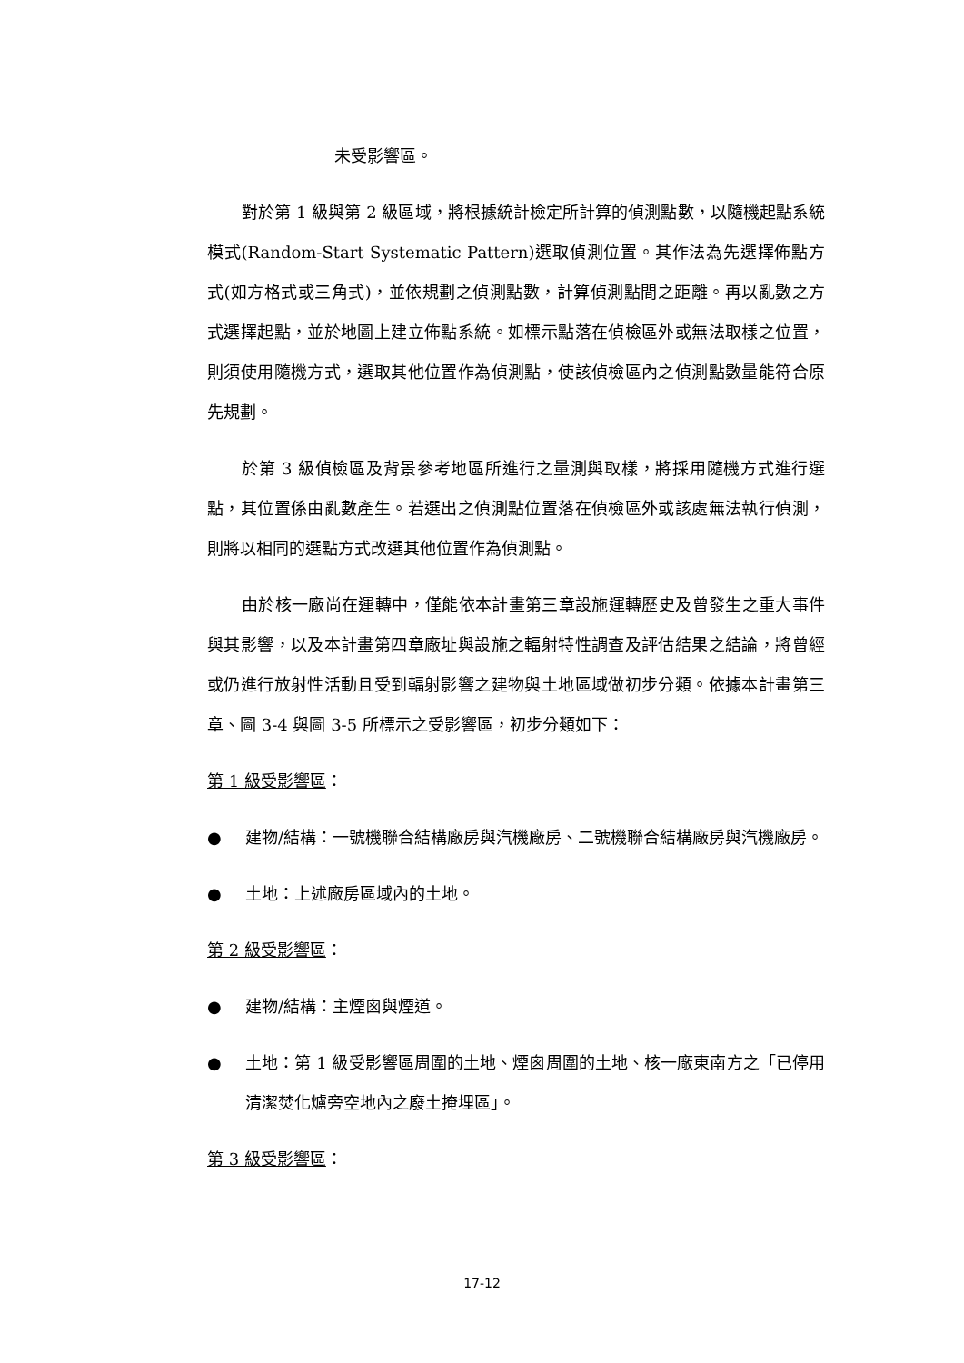未受影響區。
對於第 1 級與第 2 級區域，將根據統計檢定所計算的偵測點數，以隨機起點系統模式(Random-Start Systematic Pattern)選取偵測位置。其作法為先選擇佈點方式(如方格式或三角式)，並依規劃之偵測點數，計算偵測點間之距離。再以亂數之方式選擇起點，並於地圖上建立佈點系統。如標示點落在偵檢區外或無法取樣之位置，則須使用隨機方式，選取其他位置作為偵測點，使該偵檢區內之偵測點數量能符合原先規劃。
於第 3 級偵檢區及背景參考地區所進行之量測與取樣，將採用隨機方式進行選點，其位置係由亂數產生。若選出之偵測點位置落在偵檢區外或該處無法執行偵測，則將以相同的選點方式改選其他位置作為偵測點。
由於核一廠尚在運轉中，僅能依本計畫第三章設施運轉歷史及曾發生之重大事件與其影響，以及本計畫第四章廠址與設施之輻射特性調查及評估結果之結論，將曾經或仍進行放射性活動且受到輻射影響之建物與土地區域做初步分類。依據本計畫第三章、圖 3-4 與圖 3-5 所標示之受影響區，初步分類如下：
第 1 級受影響區：
● 建物/結構：一號機聯合結構廠房與汽機廠房、二號機聯合結構廠房與汽機廠房。
● 土地：上述廠房區域內的土地。
第 2 級受影響區：
● 建物/結構：主煙囪與煙道。
● 土地：第 1 級受影響區周圍的土地、煙囪周圍的土地、核一廠東南方之「已停用清潔焚化爐旁空地內之廢土掩埋區」。
第 3 級受影響區：
17-12